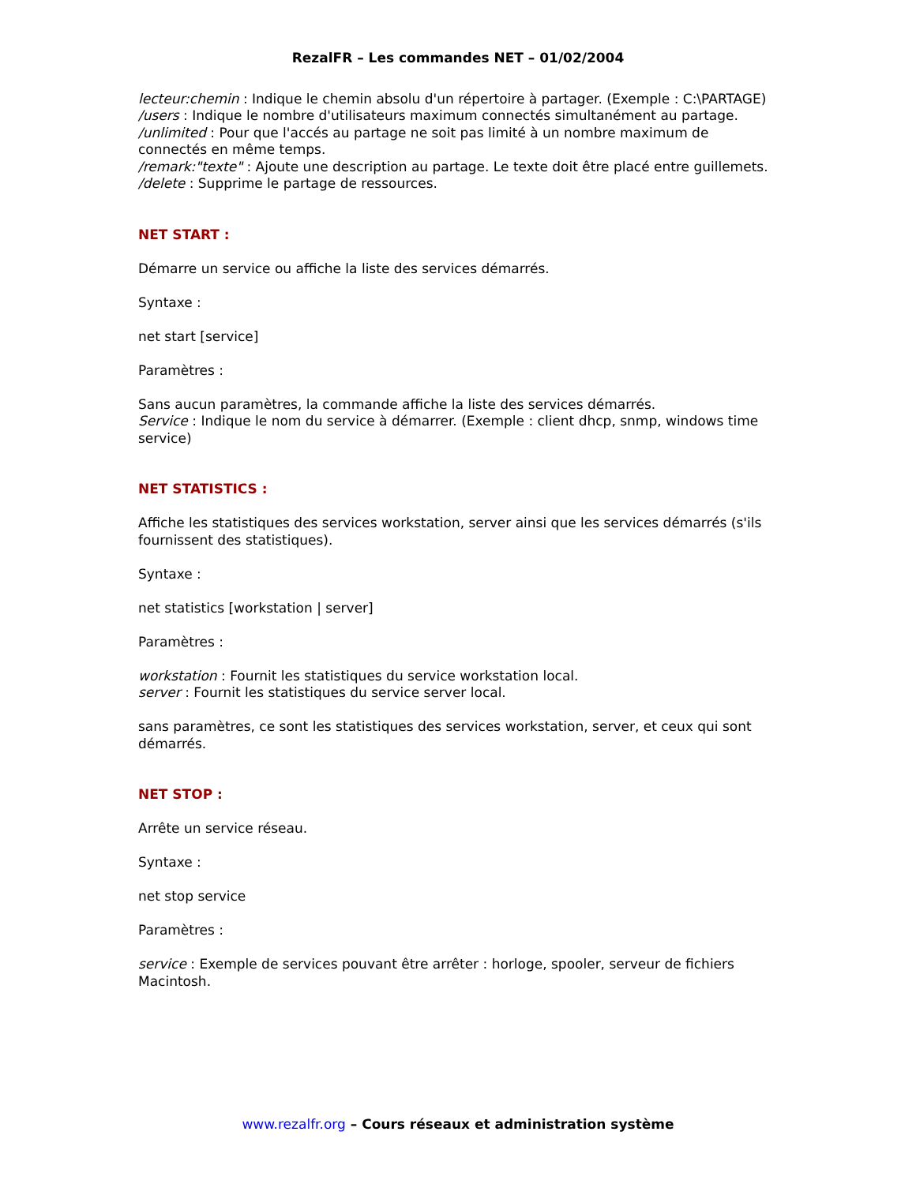RezalFR – Les commandes NET – 01/02/2004
lecteur:chemin : Indique le chemin absolu d'un répertoire à partager. (Exemple : C:\PARTAGE)
/users : Indique le nombre d'utilisateurs maximum connectés simultanément au partage.
/unlimited : Pour que l'accés au partage ne soit pas limité à un nombre maximum de connectés en même temps.
/remark:"texte" : Ajoute une description au partage. Le texte doit être placé entre guillemets.
/delete : Supprime le partage de ressources.
NET START :
Démarre un service ou affiche la liste des services démarrés.
Syntaxe :
net start [service]
Paramètres :
Sans aucun paramètres, la commande affiche la liste des services démarrés.
Service : Indique le nom du service à démarrer. (Exemple : client dhcp, snmp, windows time service)
NET STATISTICS :
Affiche les statistiques des services workstation, server ainsi que les services démarrés (s'ils fournissent des statistiques).
Syntaxe :
net statistics [workstation | server]
Paramètres :
workstation : Fournit les statistiques du service workstation local.
server : Fournit les statistiques du service server local.
sans paramètres, ce sont les statistiques des services workstation, server, et ceux qui sont démarrés.
NET STOP :
Arrête un service réseau.
Syntaxe :
net stop service
Paramètres :
service : Exemple de services pouvant être arrêter : horloge, spooler, serveur de fichiers Macintosh.
www.rezalfr.org – Cours réseaux et administration système